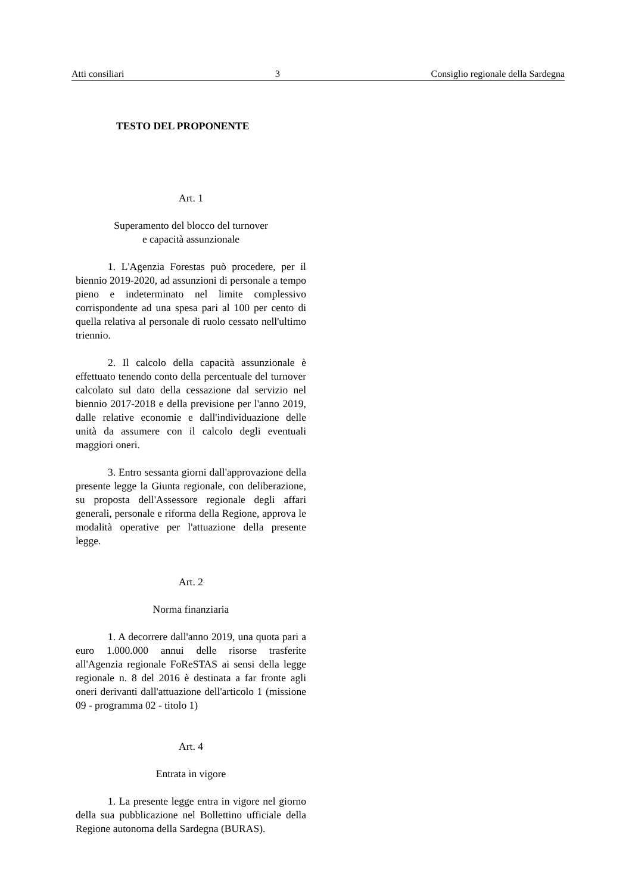Atti consiliari 3 Consiglio regionale della Sardegna
TESTO DEL PROPONENTE
Art. 1
Superamento del blocco del turnover
e capacità assunzionale
1. L'Agenzia Forestas può procedere, per il biennio 2019-2020, ad assunzioni di personale a tempo pieno e indeterminato nel limite complessivo corrispondente ad una spesa pari al 100 per cento di quella relativa al personale di ruolo cessato nell'ultimo triennio.
2. Il calcolo della capacità assunzionale è effettuato tenendo conto della percentuale del turnover calcolato sul dato della cessazione dal servizio nel biennio 2017-2018 e della previsione per l'anno 2019, dalle relative economie e dall'individuazione delle unità da assumere con il calcolo degli eventuali maggiori oneri.
3. Entro sessanta giorni dall'approvazione della presente legge la Giunta regionale, con deliberazione, su proposta dell'Assessore regionale degli affari generali, personale e riforma della Regione, approva le modalità operative per l'attuazione della presente legge.
Art. 2
Norma finanziaria
1. A decorrere dall'anno 2019, una quota pari a euro 1.000.000 annui delle risorse trasferite all'Agenzia regionale FoReSTAS ai sensi della legge regionale n. 8 del 2016 è destinata a far fronte agli oneri derivanti dall'attuazione dell'articolo 1 (missione 09 - programma 02 - titolo 1)
Art. 4
Entrata in vigore
1. La presente legge entra in vigore nel giorno della sua pubblicazione nel Bollettino ufficiale della Regione autonoma della Sardegna (BURAS).